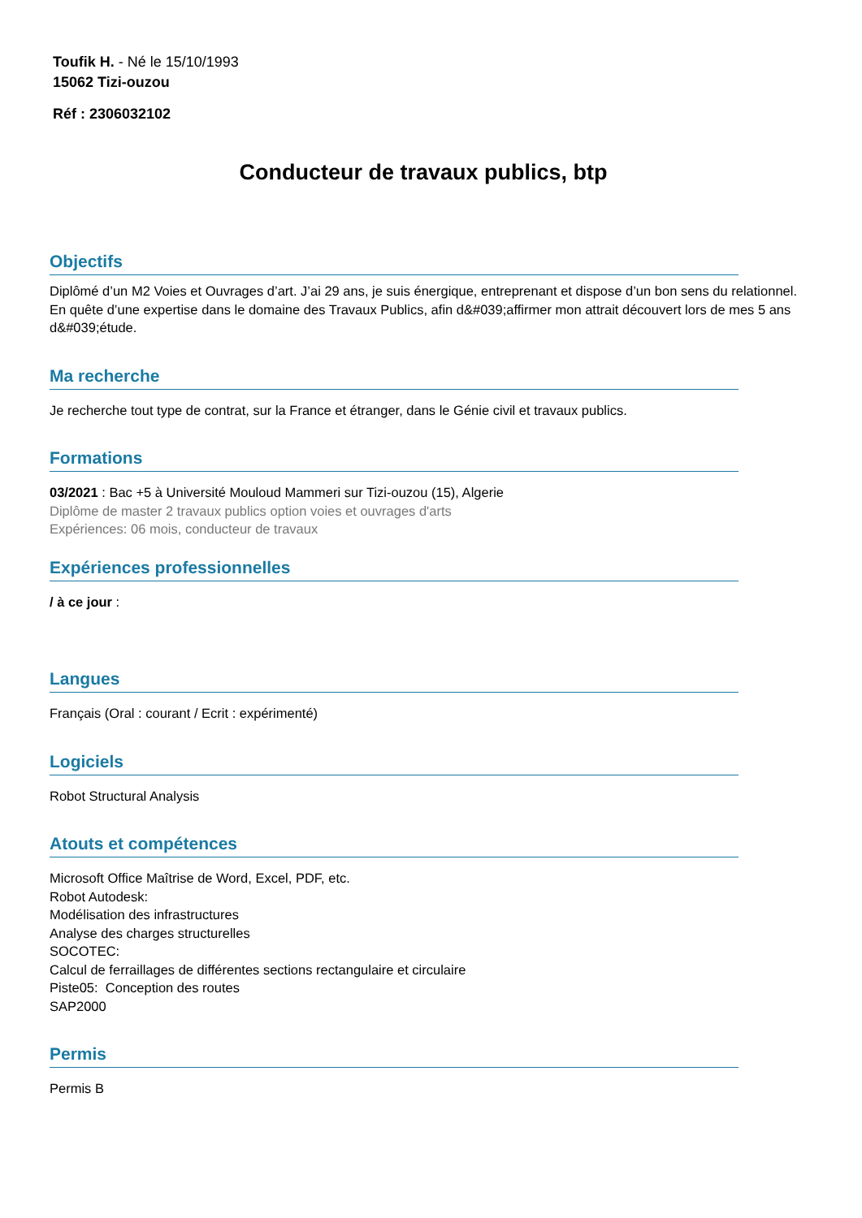Toufik H. - Né le 15/10/1993
15062 Tizi-ouzou
Réf : 2306032102
Conducteur de travaux publics, btp
Objectifs
Diplômé d’un M2 Voies et Ouvrages d’art. J’ai 29 ans, je suis énergique, entreprenant et dispose d’un bon sens du relationnel.
En quête d’une expertise dans le domaine des Travaux Publics, afin d&#039;affirmer mon attrait découvert lors de mes 5 ans d&#039;étude.
Ma recherche
Je recherche tout type de contrat, sur la France et étranger, dans le Génie civil et travaux publics.
Formations
03/2021 : Bac +5 à Université Mouloud Mammeri sur Tizi-ouzou (15), Algerie
Diplôme de master 2 travaux publics option voies et ouvrages d'arts
Expériences: 06 mois, conducteur de travaux
Expériences professionnelles
/ à ce jour :
Langues
Français (Oral : courant / Ecrit : expérimenté)
Logiciels
Robot Structural Analysis
Atouts et compétences
Microsoft Office Maîtrise de Word, Excel, PDF, etc.
Robot Autodesk:
Modélisation des infrastructures
Analyse des charges structurelles
SOCOTEC:
Calcul de ferraillages de différentes sections rectangulaire et circulaire
Piste05: Conception des routes
SAP2000
Permis
Permis B